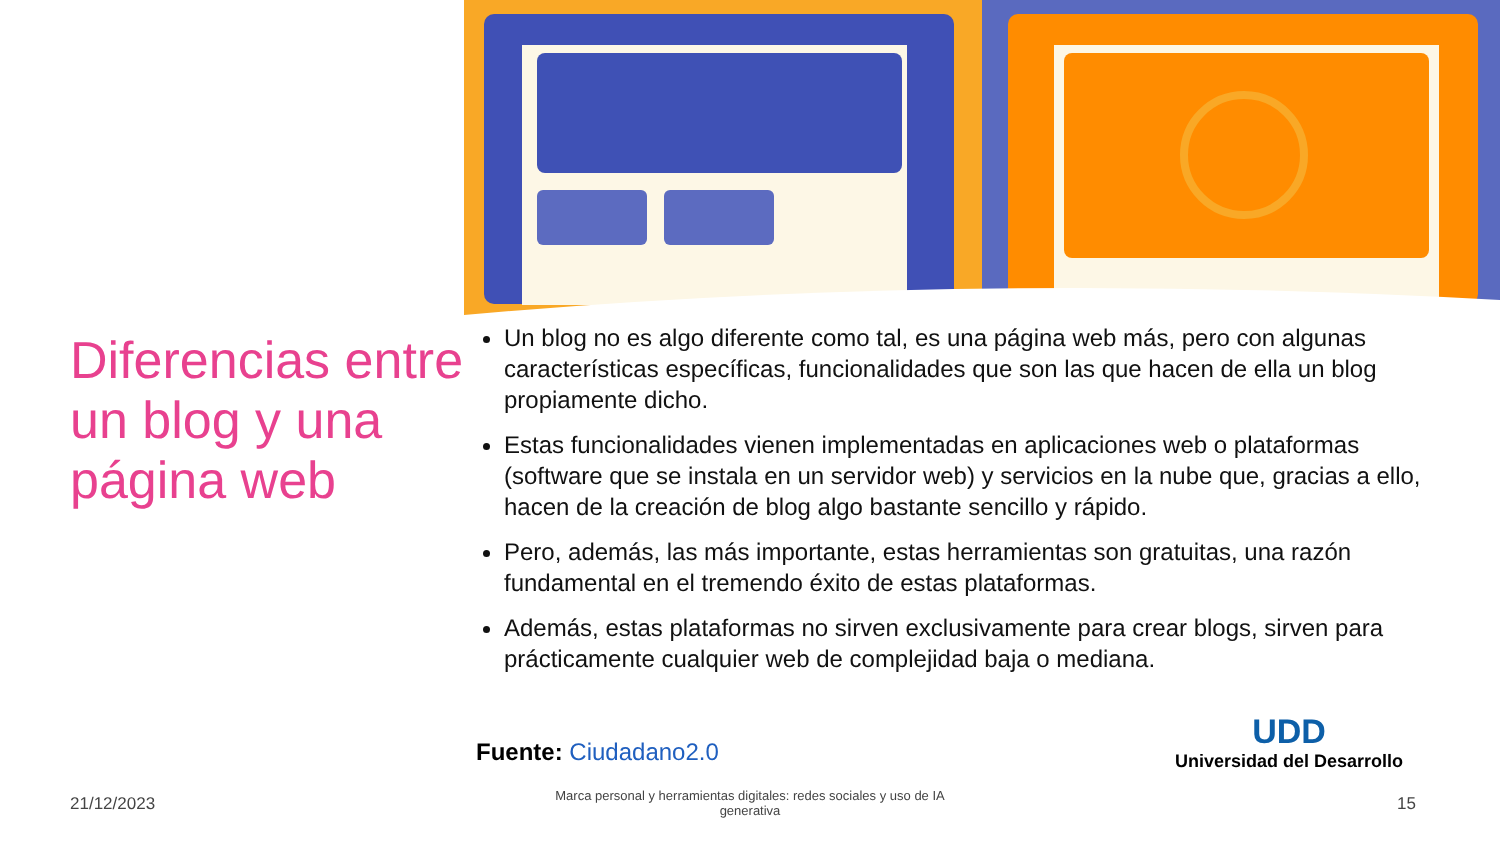Diferencias entre un blog y una página web
Un blog no es algo diferente como tal, es una página web más, pero con algunas características específicas, funcionalidades que son las que hacen de ella un blog propiamente dicho.
Estas funcionalidades vienen implementadas en aplicaciones web o plataformas (software que se instala en un servidor web) y servicios en la nube que, gracias a ello, hacen de la creación de blog algo bastante sencillo y rápido.
Pero, además, las más importante, estas herramientas son gratuitas, una razón fundamental en el tremendo éxito de estas plataformas.
Además, estas plataformas no sirven exclusivamente para crear blogs, sirven para prácticamente cualquier web de complejidad baja o mediana.
Fuente: Ciudadano2.0
UDD
Universidad del Desarrollo
21/12/2023
Marca personal y herramientas digitales: redes sociales y uso de IA generativa
15